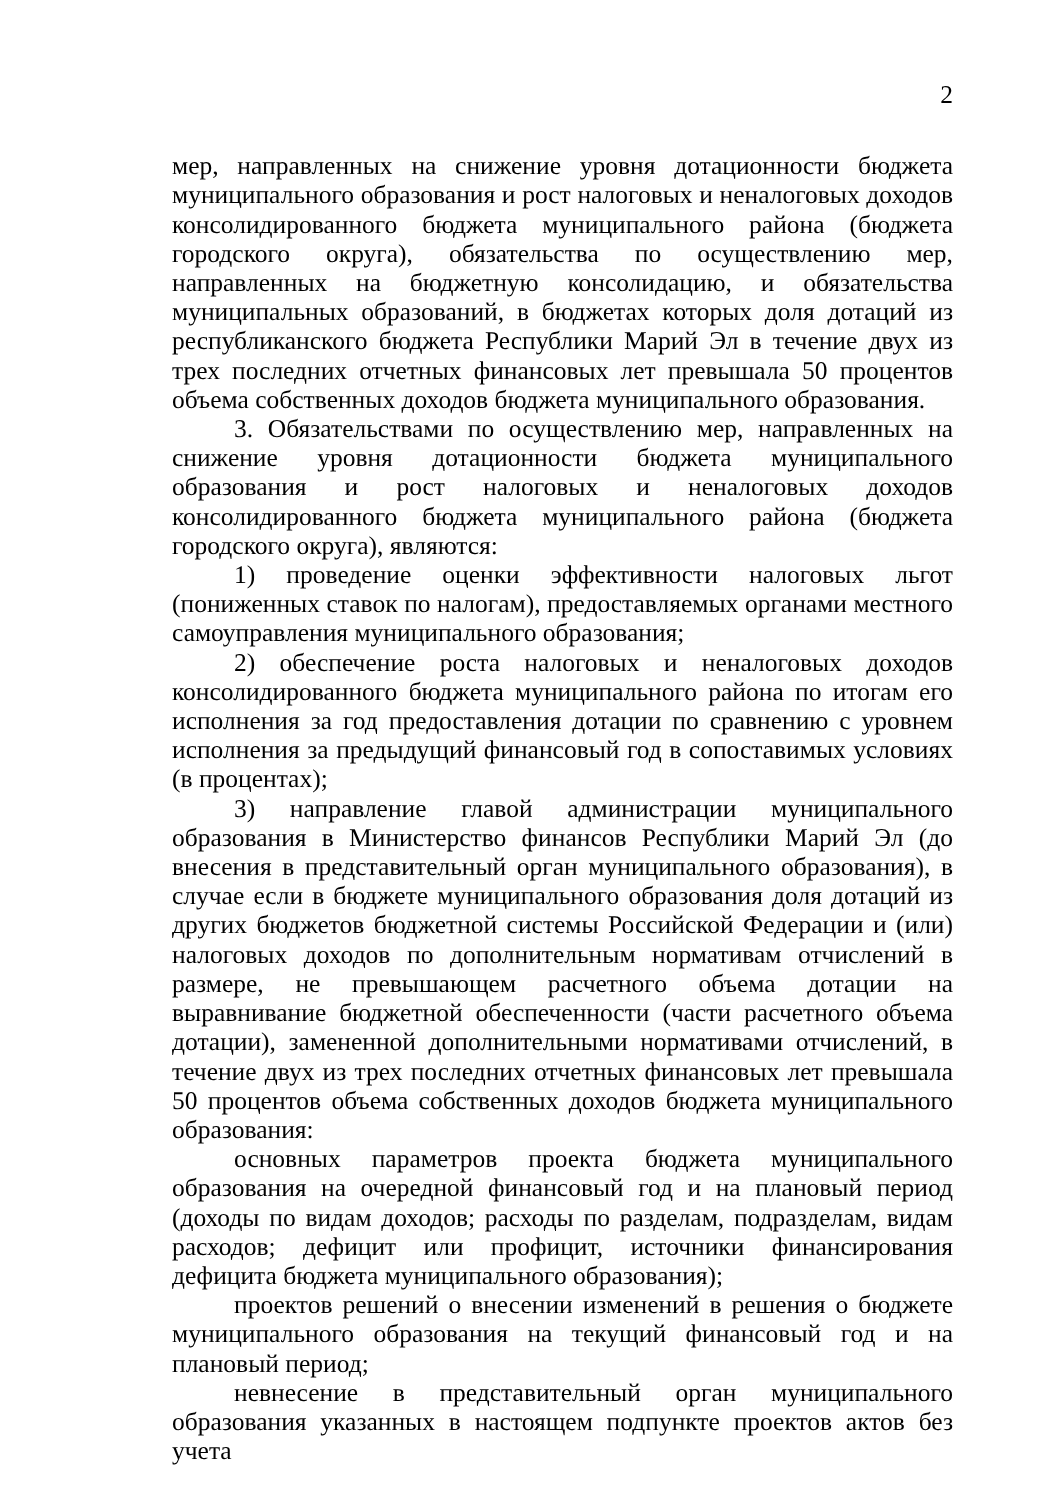2
мер, направленных на снижение уровня дотационности бюджета муниципального образования и рост налоговых и неналоговых доходов консолидированного бюджета муниципального района (бюджета городского округа), обязательства по осуществлению мер, направленных на бюджетную консолидацию, и обязательства муниципальных образований, в бюджетах которых доля дотаций из республиканского бюджета Республики Марий Эл в течение двух из трех последних отчетных финансовых лет превышала 50 процентов объема собственных доходов бюджета муниципального образования.
3. Обязательствами по осуществлению мер, направленных на снижение уровня дотационности бюджета муниципального образования и рост налоговых и неналоговых доходов консолидированного бюджета муниципального района (бюджета городского округа), являются:
1) проведение оценки эффективности налоговых льгот (пониженных ставок по налогам), предоставляемых органами местного самоуправления муниципального образования;
2) обеспечение роста налоговых и неналоговых доходов консолидированного бюджета муниципального района по итогам его исполнения за год предоставления дотации по сравнению с уровнем исполнения за предыдущий финансовый год в сопоставимых условиях (в процентах);
3) направление главой администрации муниципального образования в Министерство финансов Республики Марий Эл (до внесения в представительный орган муниципального образования), в случае если в бюджете муниципального образования доля дотаций из других бюджетов бюджетной системы Российской Федерации и (или) налоговых доходов по дополнительным нормативам отчислений в размере, не превышающем расчетного объема дотации на выравнивание бюджетной обеспеченности (части расчетного объема дотации), замененной дополнительными нормативами отчислений, в течение двух из трех последних отчетных финансовых лет превышала 50 процентов объема собственных доходов бюджета муниципального образования:
основных параметров проекта бюджета муниципального образования на очередной финансовый год и на плановый период (доходы по видам доходов; расходы по разделам, подразделам, видам расходов; дефицит или профицит, источники финансирования дефицита бюджета муниципального образования);
проектов решений о внесении изменений в решения о бюджете муниципального образования на текущий финансовый год и на плановый период;
невнесение в представительный орган муниципального образования указанных в настоящем подпункте проектов актов без учета